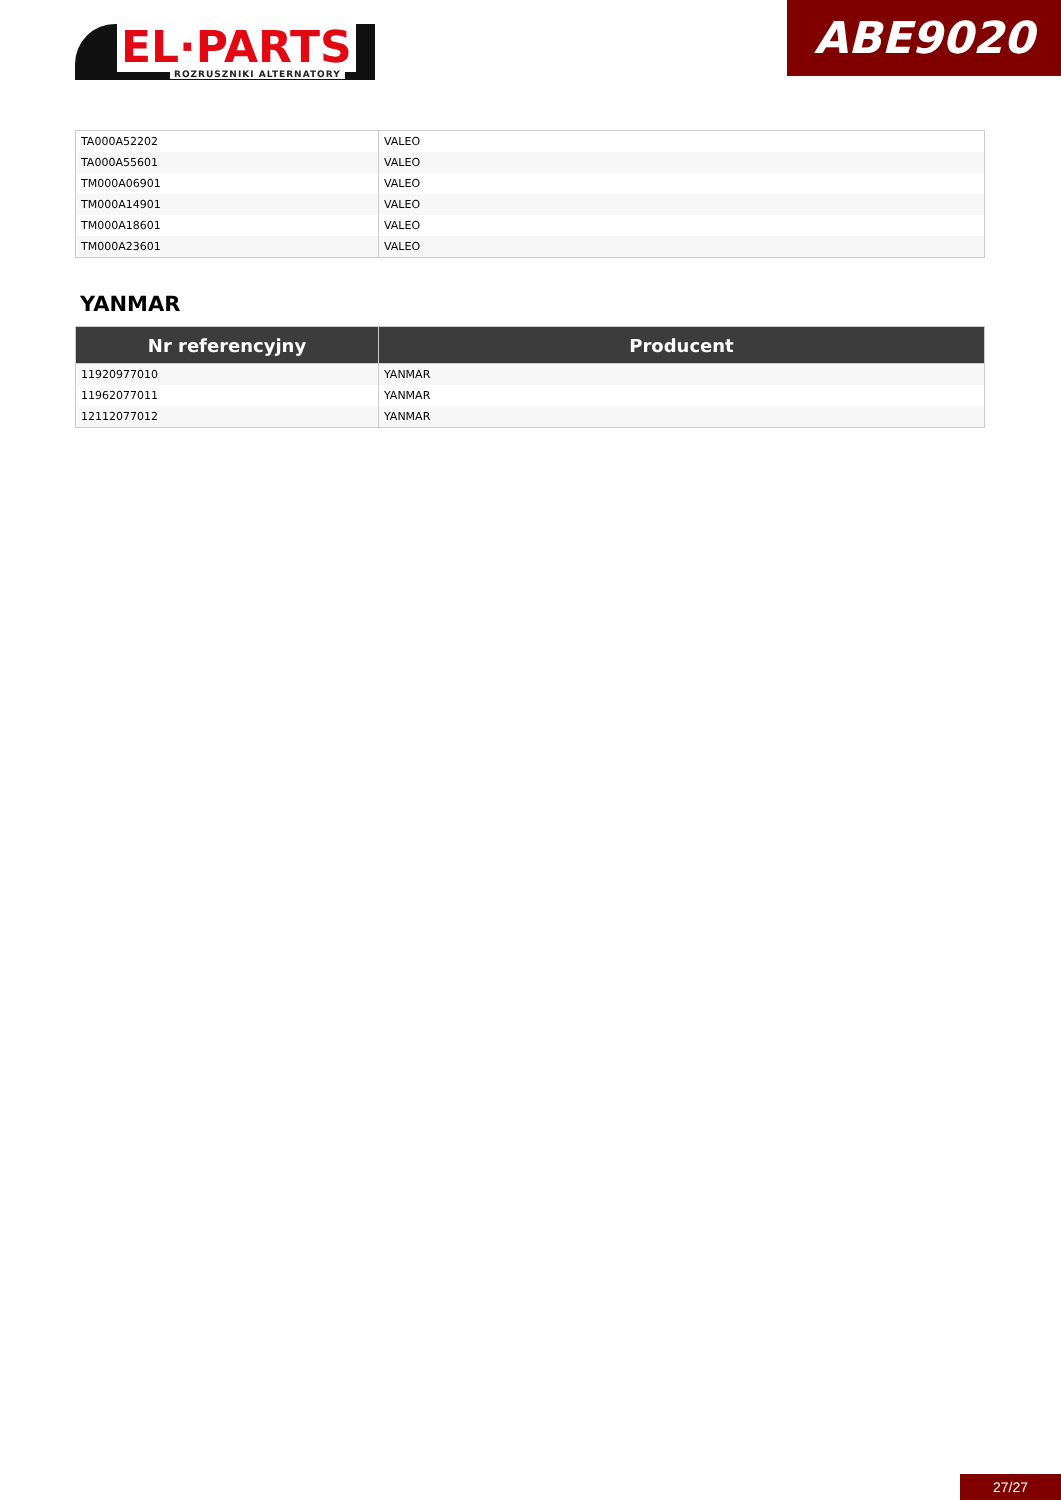EL·PARTS ROZRUSZNIKI ALTERNATORY
ABE9020
| TA000A52202 | VALEO |
| TA000A55601 | VALEO |
| TM000A06901 | VALEO |
| TM000A14901 | VALEO |
| TM000A18601 | VALEO |
| TM000A23601 | VALEO |
YANMAR
| Nr referencyjny | Producent |
| --- | --- |
| 11920977010 | YANMAR |
| 11962077011 | YANMAR |
| 12112077012 | YANMAR |
27/27